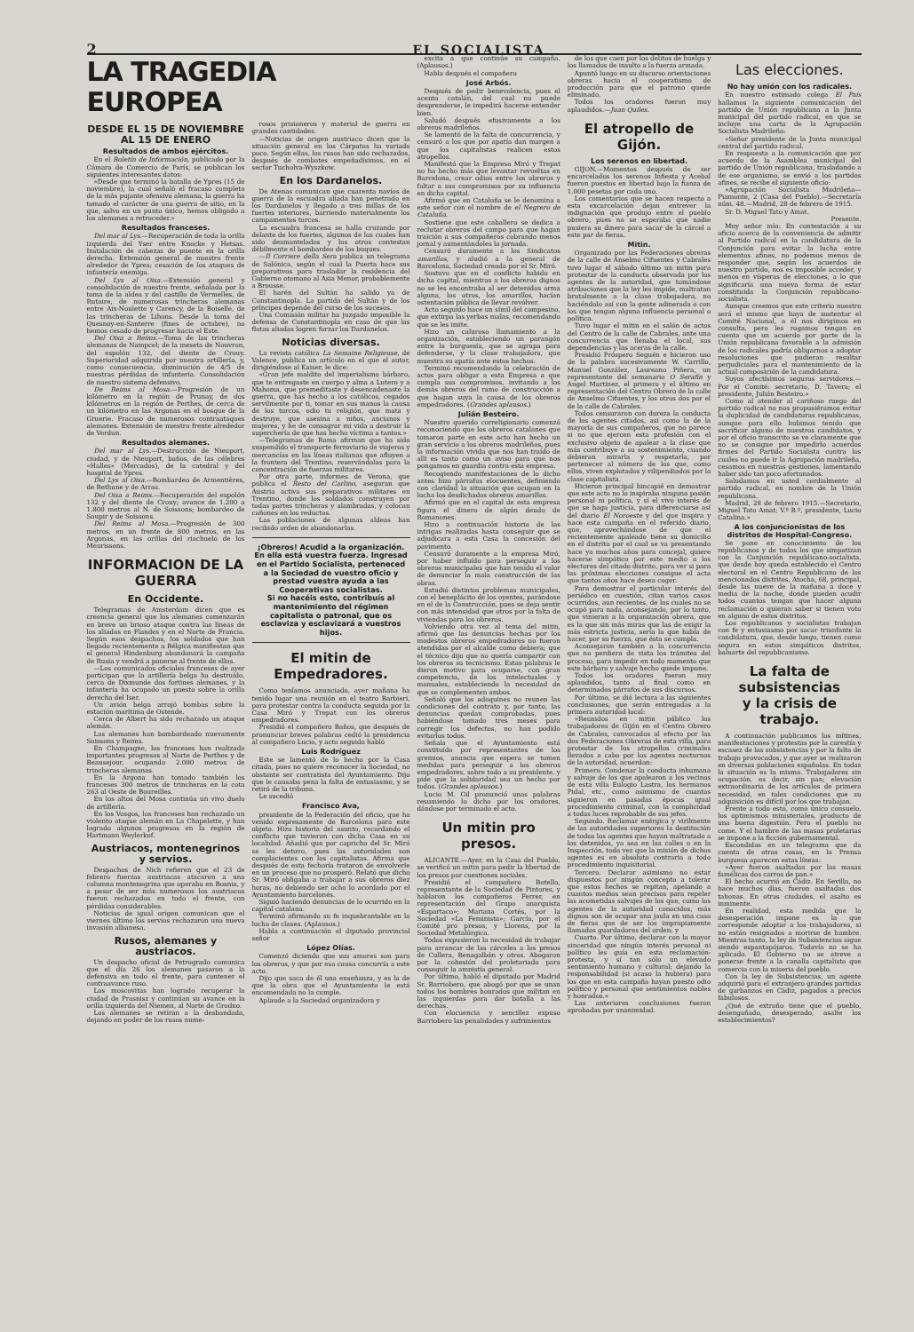2 EL SOCIALISTA
LA TRAGEDIA EUROPEA
DESDE EL 15 DE NOVIEMBRE
AL 15 DE ENERO
Resultados de ambos ejércitos.
En el Boletín de Información, publicado por la Cámara de Comercio de París, se publican los siguientes interesantes datos:
«Desde que terminó la batalla de Ypres (15 de noviembre), la cual señaló el fracaso completo de la más pujante ofensiva alemana, la guerra ha tomado el carácter de una guerra de sitio, en la que, salvo en un punto único, hemos obligado a los alemanes a retroceder.»
Resultados franceses.
Del mar al Lys.—Recuperación de toda la orilla izquierda del Yser entre Knocke y Hetsas. Instalación de cabezas de puente en la orilla derecha. Extensión general de nuestro frente alrededor de Ypres; cesación de los ataques de infantería enemiga.
Del Lys al Oisa.—Extensión general y consolidación de nuestro frente, señalada por la toma de la aldea y del castillo de Vermelles, de Rutoire, de numerosas trincheras alemanas entre Aix-Noulette y Carency, de la Boiselle, de las trincheras de Lihons. Desde la toma del Quesnoy-en-Santerre (fines de octubre), no hemos cesado de progresar hacia el Este.
Del Oisa a Reims.—Toma de las trincheras alemanas de Nampcel; de la meseta de Nouvron, del espolón 132, del diente de Crouy. Superioridad adquirida por nuestra artillería, y, como consecuencia, disminución de 4/5 de nuestras pérdidas de infantería. Consolidación de nuestro sistema defensivo.
De Reims al Mosa.—Progresión de un kilómetro en la región de Prunay, de dos kilómetros en la región de Perthes, de cerca de un kilómetro en las Argonas en el bosque de la Gruerie. Fracaso de numerosos contraataques alemanes. Extensión de nuestro frente alrededor de Verdun.
Resultados alemanes.
Del mar al Lys.—Destrucción de Nieuport, ciudad, y de Nieuport, baños, de las célebres «Halles» (Mercados), de la catedral y del hospital de Ypres.
Del Lys al Oisa.—Bombardeo de Armentières, de Bethune y de Arras.
Del Oisa a Reims.—Recuperación del espolón 132 y del diente de Crouy; avance de 1.200 a 1.800 metros al N. de Soissons; bombardeo de Soupir y de Soissons.
Del Reims al Mosa.—Progresión de 300 metros, en un frente de 800 metros, en las Argonas, en las orillas del riachuelo de los Meurissons.
INFORMACION DE LA GUERRA
En Occidente.
Telegramas de Amsterdam dicen que es creencia general que los alemanes comenzarán en breve un brioso ataque contra las líneas de los aliados en Flandes y en el Norte de Francia. Según esos despachos, los soldados que han llegado recientemente a Bélgica manifiestan que el general Hindenburg abandonará la campaña de Rusia y vendrá a ponerse al frente de ellos.
—Los comunicados oficiales franceses de ayer participan que la artillería belga ha destruído, cerca de Dixmunde dos fortines alemanes, y la infantería ha ocupado un puesto sobre la orilla derecha del Iser.
Un avión belga arrojó bombas sobre la estación marítima de Ostende.
Cerca de Albert ha sido rechazado un ataque alemán.
Los alemanes han bombardeado nuevamente Soissons y Reims.
En Champagne, los franceses han realizado importantes progresos al Norte de Perthes y de Beausejour, ocupando 2.000 metros de trincheras alemanas.
En la Argona han tomado también los franceses 300 metros de trincheras en la cota 263 al Oeste de Boureilles.
En los altos del Mosa continúa un vivo duelo de artillería.
En los Vosgos, los franceses han rechazado un violento ataque alemán en La Chapelotte, y han logrado algunos progresos en la región de Hartmann Weylerkof.
Austriacos, montenegrinos
y servios.
Despachos de Nich refieren que el 23 de febrero fuerzas austriacas atacaron a una columna montenegrina que operaba en Bosnia, y a pesar de ser más numerosos los austriacos fueron rechazados en todo el frente, con pérdidas considerables.
Noticias de igual origen comunican que el viernes último los servios rechazaron una nueva invasión albanesa.
Rusos, alemanes y austriacos.
Un despacho oficial de Petrogrado comunica que el día 26 los alemanes pasaron a la defensiva en todo el frente, para contener el contraavance ruso.
Los moscovitas han logrado recuperar la ciudad de Prasnisz y continúan su avance en la orilla izquierda del Niemen, al Norte de Grodno.
Los alemanes se retiran a la desbandada, dejando en poder de los rusos nume-
rosos prisioneros y material de guerra en grandes cantidades.
—Noticias de origen austriaco dicen que la situación general en los Cárpatos ha variado poco. Según ellas, los rusos han sido rechazados, después de combates empeñadísimos, en el sector Tucholva-Wyszkow.
En los Dardanelos.
De Atenas comunican que cuarenta navíos de guerra de la escuadra aliada han penetrado en los Dardanelos y llegado a tres millas de los fuertes interiores, barriendo materialmente los campamentos turcos.
La escuadra francesa se halla cruzando por delante de los fuertes, algunos de los cuales han sido desmantelados y los otros contestan débilmente el bombardeo de los buques.
—Il Corriere della Sera publica un telegrama de Salónica, según el cual la Puerta hace sus preparativos para trasladar la residencia del Gobierno otomano al Asia Menor, probablemente a Brousse.
El harén del Sultán ha salido ya de Constantinopla. La partida del Sultán y de los príncipes depende del curso de los sucesos.
Una Comisión militar ha juzgado imposible la defensa de Constantinopla en caso de que las flotas aliadas logren forzar los Dardanelos.
Noticias diversas.
La revista católica La Semaine Religieuse, de Valence, publica un artículo en el que el autor, dirigiéndose al Kaiser, le dice:
«Gran jefe maldito del imperialismo bárbaro, que te entregaste en cuerpo y alma a Lutero y a Mahoma, que premeditaste y desencadenaste la guerra, que has hecho a los católicos, cegados servilmente por ti, tomar en sus manos la causa de los turcos, odio tu religión, que mata y destruye, que asesina a niños, ancianos y mujeres, y he de consagrar mi vida a destruir la superchería de que has hecho víctima a tantos.»
—Telegramas de Roma afirman que ha sido suspendido el transporte ferroviario de viajeros y mercancías en las líneas italianas que afluyen a la frontera del Trentino, reservándolas para la concentración de fuerzas militares.
Por otra parte, informes de Verona, que publica el Resto del Carlino, aseguran que Austria activa sus preparativos militares en Trentino, donde los soldados construyen por todas partes trincheras y alambradas, y colocan cañones en los reductos.
Las poblaciones de algunas aldeas han recibido orden de abandonarlas.
¡Obreros! Acudid a la organización. En ella está vuestra fuerza. Ingresad en el Partido Socialista, perteneced a la Sociedad de vuestro oficio y prestad vuestra ayuda a las Cooperativas socialistas.
Si no hacéis esto, contribuís al mantenimiento del régimen capitalista o patronal, que os esclaviza y esclavizará a vuestros hijos.
El mitin de Empedradores.
Como teníamos anunciado, ayer mañana ha tenido lugar una reunión en el teatro Barbieri, para protestar contra la conducta seguida por la Casa Miró y Trepat con los obreros empedradores.
Presidió el compañero Baños, que después de pronunciar breves palabras cedió la presidencia al compañero Lucio, y acto seguido habló
Luis Rodríguez
Este se lamentó de lo hecho por la Casa citada, pues no quiere reconocer la Sociedad, no obstante ser contratista del Ayuntamiento. Dijo que le causaba pena la falta de entusiasmo, y se retiró de la tribuna.
Le sucedió
Francisco Ava,
presidente de la Federación del oficio, que ha venido expresamente de Barcelona para este objeto. Hizo historia del asunto, recordando el conflicto que tuvieron con dicha Casa en su localidad. Añadió que por capricho del Sr. Miró se les detuvo, pues las autoridades son complacientes con los capitalistas. Afirma que después de esta fechoría trataron de envolverle en un proceso que no prosperó. Relató que dicho Sr. Miró obligaba a trabajar a sus obreros diez horas, no debiendo ser ocho lo acordado por el Ayuntamiento barcelonés.
Siguió haciendo denuncias de lo ocurrido en la capital catalana.
Terminó afirmando su fe inquebrantable en la lucha de clases. (Aplausos.)
Habla a continuación el diputado provincial señor
López Olías.
Comenzó diciendo que sus amores son para los obreros, y que por esa causa concurría a este acto.
Dijo que saca de él una enseñanza, y es la de que la obra que el Ayuntamiento le está encomendada no la cumple.
Aplaude a la Sociedad organizadora y
excita a que continúe su campaña. (Aplausos.)
Habla después el compañero
José Arbós.
Después de pedir benevolencia, pues el acento catalán, del cual no puede desprenderse, le impedirá hacerse entender bien.
Saludó después efusivamente a los obreros madrileños.
Se lamentó de la falta de concurrencia, y censuró a los que por apatía dan margen a que los capitalistas realicen estos atropellos.
Manifestó que la Empresa Miró y Trepat no ha hecho más que levantar revueltas en Barcelona, crear odios entre los obreros y faltar a sus compromisos por su influencia en dicha capital.
Afirmó que en Cataluña se le denomina a este señor con el nombre de el Negrero de Cataluña.
Sostiene que este caballero se dedica a reclutar obreros del campo para que hagan traición a sus compañeros cobrando menos jornal y aumentándoles la jornada.
Censuró duramente a los Sindicatos amarillos, y aludió a la general de Barcelona, Sociedad creada por el Sr. Miró.
Sostuvo que en el conflicto habido en dicha capital, mientras a los obreros dignos no se les encontraba al ser detenidos arma alguna, los otros, los amarillos, hacían ostentación pública de llevar revólver.
Acto seguido hace un símil del campesino, que extirpa las yerbas malas, recomendando que se les imite.
Hizo un caluroso llamamiento a la organización, estableciendo un parangón entre la burguesía, que se agrupa para defenderse, y la clase trabajadora, que muestra su apatía ante estos hechos.
Terminó recomendando la celebración de actos para obligar a esta Empresa a que cumpla sus compromisos, invitando a los demás obreros del ramo de construcción a que hagan suya la causa de los obreros empedradores. (Grandes aplausos.)
Julián Besteiro.
Nuestro querido correligionario comenzó reconociendo que los obreros catalanes que tomaron parte en este acto han hecho un gran servicio a los obreros madrileños, pues la información vivida que nos han traído de allí es tanto como un aviso para que nos pongamos en guardia contra esta empresa.
Recogiendo manifestaciones de lo dicho antes hizo párrafos elocuentes, definiendo con claridad la situación que ocupan en la lucha los desdichados obreros amarillos.
Afirmó que en el capital de esta empresa figura el dinero de algún deudo de Romanones.
Hizo a continuación historia de las intrigas realizadas hasta conseguir que se adjudicara a esta Casa la concesión del pavimento.
Censuró duramente a la empresa Miró, por haber influído para perseguir a los obreros municipales que han tenido el valor de denunciar la mala construcción de las obras.
Estudió distintos problemas municipales, con el beneplácito de los oyentes, parándose en el de la Construcción, pues se deja sentir con más intensidad que otros por la falta de viviendas para los obreros.
Volviendo otra vez al tema del mitin, afirmó que las denuncias hechas por los modestos obreros empedradores no fueron atendidas por el alcalde como debiera; que el técnico dijo que no quería compartir con los obreros su tecnicismo. Estas palabras le dieron motivo para ocuparse, con gran competencia, de los intelectuales y manuales, estableciendo la necesidad de que se complementen ambos.
Señaló que los adoquines no reunen las condiciones del contrato y, por tanto, las denuncias quedan comprobadas, pues habiéndose tomado tres meses para corregir los defectos, no han podido evitarlos todos.
Señala que el Ayuntamiento está constituído por representantes de los gremios, anuncia que espera se tomen medidas para perseguir a los obreros empedradores, sobre todo a su presidente, y pide que la solidaridad sea un hecho por todos. (Grandes aplausos.)
Lucio M. Gil pronunció unas palabras resumiendo lo dicho por los oradores, dándose por terminado el acto.
Un mitin pro presos.
ALICANTE.—Ayer, en la Casa del Pueblo, se verificó un mitin para pedir la libertad de los presos por cuestiones sociales.
Presidió el compañero Botella, representante de la Sociedad de Pintores, y hablaron los compañeros Ferrer, en representación del Grupo anarquista «Espartaco»; Mariana Cortés, por la Sociedad «La Feminista»; García, por el Comité pro presos, y Llorens, por la Sociedad Metalúrgica.
Todos expusieron la necesidad de trabajar para arrancar de las cárceles a los presos de Cullera, Benagalbón y otros. Abogaron por la cohesión del proletariado para conseguir la amnistía general.
Por último, habló el diputado por Madrid Sr. Barriobero, que abogó por que se unan todos los hombres honrados que militan en las izquierdas para dar batalla a las derechas.
Con elocuencia y sencillez expuso Barriobero las penalidades y sufrimientos
de los que caen por los delitos de huelga y los llamados de insulto a la fuerza armada.
Apuntó luego en su discurso orientaciones obreras hacia el cooperatismo de producción para que el patrono quede eliminado.
Todos los oradores fueron muy aplaudidos.—Juan Quiles.
El atropello de Gijón.
Los serenos en libertad.
GIJON.—Momentos después de ser encarcelados los serenos Infiesta y Acebal fueron puestos en libertad bajo la fianza de 1.000 pesetas por cada uno.
Los comentarios que se hacen respecto a esta excarcelación dejan entrever la indignación que produjo entre el pueblo obrero, pues no se esperaba que nadie pusiera su dinero para sacar de la cárcel a este par de fieras.
Mitin.
Organizado por las Federaciones obreras de la calle de Anselmo Cifuentes y Cabrales tuvo lugar el sábado último un mitin para protestar de la conducta observada por los agentes de la autoridad, que tomándose atribuciones que la ley les impide, maltratan brutalmente a la clase trabajadora, no haciéndolo así con la gente adinerada o con los que tengan alguna influencia personal o política.
Tuvo lugar el mitin en el salón de actos del Centro de la calle de Cabrales, ante una concurrencia que llenaba el local, sus dependencias y las aceras de la calle.
Presidió Próspero Seguén e hicieron uso de la palabra sucesivamente W. Carrillo, Manuel González, Laureano Piñera, un representante del semanario O Serafín y Angel Martínez, el primero y el último en representación del Centro Obrero de la calle de Anselmo Cifuentes, y los otros dos por el de la calle de Cabrales.
Todos censuraron con dureza la conducta de los agentes citados, así como la de la mayoría de sus compañeros, que no parece si no que ejercen esta profesión con el exclusivo objeto de apalear a la clase que más contribuye a su sostenimiento, cuando debieran mirarla y respetarla, por pertenecer al número de los que, como ellos, viven explotados y vilipendiados por la clase capitalista.
Hicieron principal hincapié en demostrar que este acto no lo inspiraba ninguna pasión personal ni política, y sí el vivo interés de que se haga justicia, para diferenciarse así del diario El Noroeste y del que inspira y hace esta campaña en el referido diario, que, aprovechándose de que el recientemente apaleado tiene su domicilio en el distrito por el cual se va presentando hace ya muchos años para concejal, quiere hacerse simpático por este medio a los electores del citado distrito, para ver si para las próximas elecciones consigue el acta que tantos años hace desea coger.
Para demostrar el particular interés del periódico en cuestión, citan varios casos ocurridos, aun recientes, de los cuales no se ocupó para nada, aconsejando, por lo tanto, que vinieran a la organización obrera, que es la que sin más miras que las de exigir la más estricta justicia, sería la que había de hacer, por su fuerza, que ésta se cumpla.
Aconsejaron también a la concurrencia que no perdiera de vista los trámites del proceso, para impedir en todo momento que este bárbaro y salvaje hecho quede impune.
Todos los oradores fueron muy aplaudidos, tanto al final como en determinados párrafos de sus discursos.
Por último, se dió lectura a las siguientes conclusiones, que serán entregadas a la primera autoridad local:
«Reunidos en mitin público los trabajadores de Gijón en el Centro Obrero de Cabrales, convocados al efecto por las dos Federaciones Obreras de esta villa, para protestar de los atropellos criminales llevados a cabo por los agentes nocturnos de la autoridad, acuerdan:
Primero. Condenar la conducta inhumana y salvaje de los que apalearon a los vecinos de esta villa Eulogio Lastra, los hermanos Pidal, etc., como asimismo de cuantos siguieron en pasadas épocas igual procedimiento criminal, con la complicidad a todas luces reprobable de sus jefes.
Segundo. Reclamar enérgica y virilmente de las autoridades superiores la destitución de todos los agentes que hayan maltratado a los detenidos, ya sea en las calles o en la Inspección, toda vez que la misión de dichos agentes es en absoluto contraria a todo procedimiento inquisitorial.
Tercero. Declarar asimismo no estar dispuestos por ningún concepto a tolerar que estos hechos se repitan, apelando a cuantos medios sean precisos para repeler las acometidas salvajes de los que, como los agentes de la autoridad conocidos, más dignos son de ocupar una jaula en una casa de fieras que de ser los impropiamente llamados guardadores del orden; y
Cuarto. Por último, declarar con la mayor sinceridad que ningún interés personal ni político les guía en esta reclamación-protesta, y sí tan sólo un elevado sentimiento humano y cultural; dejando la responsabilidad (si acaso la hubiera) para los que en esta campaña hayan puesto odio político y personal que sentimientos nobles y honrados.»
Las anteriores conclusiones fueron aprobadas por unanimidad.
Las elecciones.
No hay unión con los radicales.
En nuestro estimado colega El País hallamos la siguiente comunicación del partido de Unión republicana a la Junta municipal del partido radical, en que se incluye una carta de la Agrupación Socialista Madrileña:
«Señor presidente de la Junta municipal central del partido radical.
En respuesta a la comunicación que por acuerdo de la Asamblea municipal del partido de Unión republicana, trasladando a de ese organismo, se envió a los partidos afines, se recibe el siguiente oficio:
«Agrupación Socialista Madrileña—Piamonte, 2 (Casa del Pueblo).—Secretaría núm. 48.—Madrid, 28 de febrero de 1915.
Sr. D. Miguel Tato y Amat.
Presente.
Muy señor mío: En contestación a su oficio acerca de la conveniencia de admitir al Partido radical en la candidatura de la Conjunción para evitar la lucha entre elementos afines, no podemos menos de responder que, según los acuerdos de nuestro partido, nos es imposible acceder, y menos en vísperas de elecciones, a lo que significaría una nueva forma de estar constituída la Conjunción republicano-socialista.
Aunque creemos que este criterio nuestro será el mismo que haya de sustentar el Comité Nacional, a él nos dirigimos en consulta, pero les rogamos tengan en cuenta que un acuerdo por parte de la Unión republicana favorable a la admisión de los radicales podría obligarnos a adoptar resoluciones que pudieran resultar perjudiciales para el mantenimiento de la actual composición de la candidatura.
Suyos afectísimos seguros servidores.—Por el Comité: secretario, D. Tavera; el presidente, Julián Besteiro.»
Como al atender al cariñoso ruego del partido radical no nos propusiéramos evitar la duplicidad de candidaturas republicanas, aunque para ello hubimos tenido que sacrificar alguno de nuestros candidatos, y por el oficio transcrito se ve claramente que no se consigue por impedirlo acuerdos firmes del Partido Socialista contra los cuales no puede ir la Agrupación madrileña, cesamos en nuestras gestiones, lamentando haber sido tan poco afortunados.
Saludamos en usted cordialmente al partido radical, en nombre de la Unión republicana.
Madrid, 28 de febrero 1915.—Secretario, Miguel Tato Amat; V.º B.º, presidente, Lucio Catalina.»
A los conjuncionistas de los distritos de Hospital-Congreso.
Se pone en conocimiento de los republicanos y de todos los que simpatizan con la Conjunción republicano-socialista, que desde hoy queda establecido el Centro electoral en el Centro Republicano de los mencionados distritos, Atocha, 68, principal, desde las nueve de la mañana a doce y media de la noche, donde pueden acudir todos cuantos tengan que hacer alguna reclamación o quieran saber si tienen voto en alguno de estos distritos.
Los republicanos y socialistas trabajan con fe y entusiasmo por sacar triunfante la candidatura, que, desde luego, tienen como segura en estos simpáticos distritos, baluarte del republicanismo.
La falta de subsistencias
y la crisis de trabajo.
A continuación publicamos los mítines, manifestaciones y protestas por la carestía y escasez de las subsistencias y por la falta de trabajo provocados, y que ayer se realizaron en diversas poblaciones españolas. En todas la situación es la misma. Trabajadores sin ocupación, es decir, sin pan; elevación extraordinaria de los artículos de primera necesidad, en tales condiciones que su adquisición es difícil por los que trabajan.
Frente a todo esto, como único consuelo, los optimismos ministeriales, producto de una buena digestión. Pero el pueblo no come. Y el hambre de las masas proletarias se impone a la ficción gubernamental.
Escondidas en un telegrama que da cuenta de otras cosas, en la Prensa burguesa aparecen estas líneas:
«Ayer fueron asaltados por las masas famélicas dos carros de pan.»
El hecho ocurrió en Cádiz. En Sevilla, no hace muchos días, fueron asaltadas dos tahonas. En otras ciudades, el asalto es inminente.
En realidad, esta medida que la desesperación impone es la que corresponde adoptar a los trabajadores, si no están resignados a morirse de hambre. Mientras tanto, la ley de Subsistencias sigue siendo espantapájaros. Todavía no se ha aplicado. El Gobierno no se atreve a ponerse frente a la canalla capitalista que comercia con la miseria del pueblo.
Con la ley de Subsistencias, un agente adquirió para el extranjero grandes partidas de garbanzos en Cádiz, pagados a precios fabulosos.
¿Qué de extraño tiene que el pueblo, desengañado, desesperado, asalte los establecimientos?